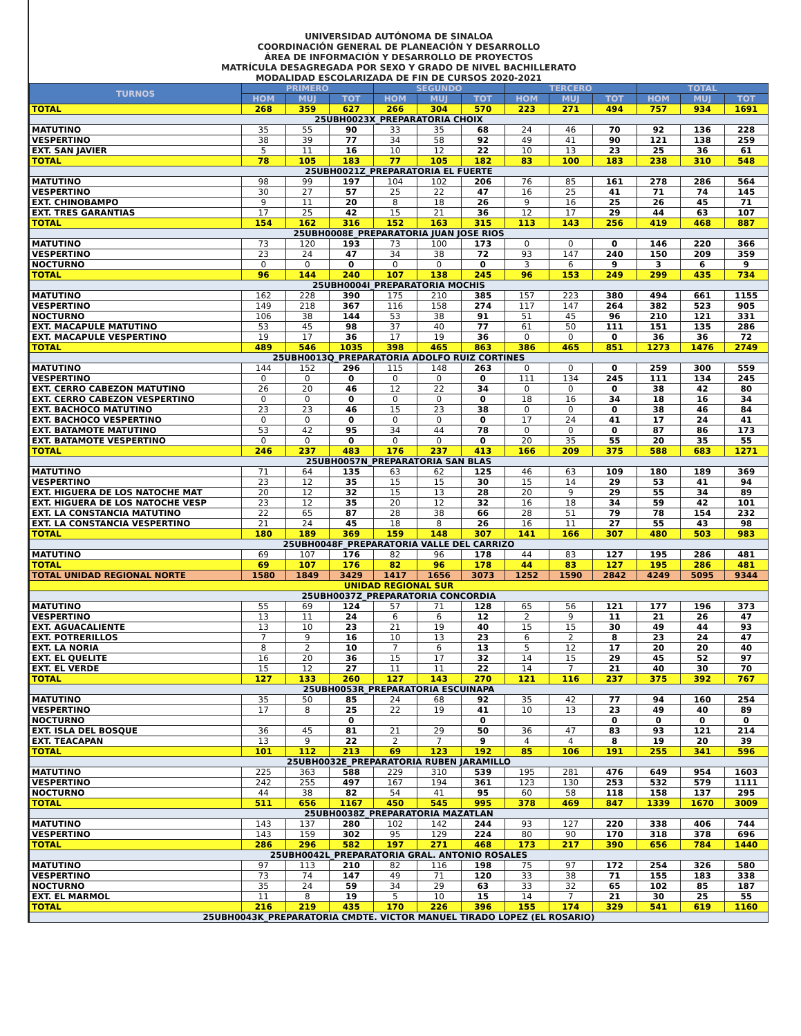UNIVERSIDAD AUTÓNOMA DE SINALOA
COORDINACIÓN GENERAL DE PLANEACIÓN Y DESARROLLO
ÁREA DE INFORMACIÓN Y DESARROLLO DE PROYECTOS
MATRÍCULA DESAGREGADA POR SEXO Y GRADO DE NIVEL BACHILLERATO
MODALIDAD ESCOLARIZADA DE FIN DE CURSOS 2020-2021
| TURNOS | PRIMERO | | | SEGUNDO | | | TERCERO | | | TOTAL | | |
| --- | --- | --- | --- | --- | --- | --- | --- | --- | --- | --- | --- | --- |
| | HOM | MUJ | TOT | HOM | MUJ | TOT | HOM | MUJ | TOT | HOM | MUJ | TOT |
| TOTAL | 268 | 359 | 627 | 266 | 304 | 570 | 223 | 271 | 494 | 757 | 934 | 1691 |
| 25UBH0023X_PREPARATORIA CHOIX | | | | | | | | | | | | |
| MATUTINO | 35 | 55 | 90 | 33 | 35 | 68 | 24 | 46 | 70 | 92 | 136 | 228 |
| VESPERTINO | 38 | 39 | 77 | 34 | 58 | 92 | 49 | 41 | 90 | 121 | 138 | 259 |
| EXT. SAN JAVIER | 5 | 11 | 16 | 10 | 12 | 22 | 10 | 13 | 23 | 25 | 36 | 61 |
| TOTAL | 78 | 105 | 183 | 77 | 105 | 182 | 83 | 100 | 183 | 238 | 310 | 548 |
| 25UBH0021Z_PREPARATORIA EL FUERTE | | | | | | | | | | | | |
| MATUTINO | 98 | 99 | 197 | 104 | 102 | 206 | 76 | 85 | 161 | 278 | 286 | 564 |
| VESPERTINO | 30 | 27 | 57 | 25 | 22 | 47 | 16 | 25 | 41 | 71 | 74 | 145 |
| EXT. CHINOBAMPO | 9 | 11 | 20 | 8 | 18 | 26 | 9 | 16 | 25 | 26 | 45 | 71 |
| EXT. TRES GARANTIAS | 17 | 25 | 42 | 15 | 21 | 36 | 12 | 17 | 29 | 44 | 63 | 107 |
| TOTAL | 154 | 162 | 316 | 152 | 163 | 315 | 113 | 143 | 256 | 419 | 468 | 887 |
| 25UBH0008E_PREPARATORIA JUAN JOSE RIOS | | | | | | | | | | | | |
| MATUTINO | 73 | 120 | 193 | 73 | 100 | 173 | 0 | 0 | 0 | 146 | 220 | 366 |
| VESPERTINO | 23 | 24 | 47 | 34 | 38 | 72 | 93 | 147 | 240 | 150 | 209 | 359 |
| NOCTURNO | 0 | 0 | 0 | 0 | 0 | 0 | 3 | 6 | 9 | 3 | 6 | 9 |
| TOTAL | 96 | 144 | 240 | 107 | 138 | 245 | 96 | 153 | 249 | 299 | 435 | 734 |
| 25UBH0004I_PREPARATORIA MOCHIS | | | | | | | | | | | | |
| MATUTINO | 162 | 228 | 390 | 175 | 210 | 385 | 157 | 223 | 380 | 494 | 661 | 1155 |
| VESPERTINO | 149 | 218 | 367 | 116 | 158 | 274 | 117 | 147 | 264 | 382 | 523 | 905 |
| NOCTURNO | 106 | 38 | 144 | 53 | 38 | 91 | 51 | 45 | 96 | 210 | 121 | 331 |
| EXT. MACAPULE MATUTINO | 53 | 45 | 98 | 37 | 40 | 77 | 61 | 50 | 111 | 151 | 135 | 286 |
| EXT. MACAPULE VESPERTINO | 19 | 17 | 36 | 17 | 19 | 36 | 0 | 0 | 0 | 36 | 36 | 72 |
| TOTAL | 489 | 546 | 1035 | 398 | 465 | 863 | 386 | 465 | 851 | 1273 | 1476 | 2749 |
| 25UBH0013Q_PREPARATORIA ADOLFO RUIZ CORTINES | | | | | | | | | | | | |
| MATUTINO | 144 | 152 | 296 | 115 | 148 | 263 | 0 | 0 | 0 | 259 | 300 | 559 |
| VESPERTINO | 0 | 0 | 0 | 0 | 0 | 0 | 111 | 134 | 245 | 111 | 134 | 245 |
| EXT. CERRO CABEZON MATUTINO | 26 | 20 | 46 | 12 | 22 | 34 | 0 | 0 | 0 | 38 | 42 | 80 |
| EXT. CERRO CABEZON VESPERTINO | 0 | 0 | 0 | 0 | 0 | 0 | 18 | 16 | 34 | 18 | 16 | 34 |
| EXT. BACHOCO MATUTINO | 23 | 23 | 46 | 15 | 23 | 38 | 0 | 0 | 0 | 38 | 46 | 84 |
| EXT. BACHOCO VESPERTINO | 0 | 0 | 0 | 0 | 0 | 0 | 17 | 24 | 41 | 17 | 24 | 41 |
| EXT. BATAMOTE MATUTINO | 53 | 42 | 95 | 34 | 44 | 78 | 0 | 0 | 0 | 87 | 86 | 173 |
| EXT. BATAMOTE VESPERTINO | 0 | 0 | 0 | 0 | 0 | 0 | 20 | 35 | 55 | 20 | 35 | 55 |
| TOTAL | 246 | 237 | 483 | 176 | 237 | 413 | 166 | 209 | 375 | 588 | 683 | 1271 |
| 25UBH0057N_PREPARATORIA SAN BLAS | | | | | | | | | | | | |
| MATUTINO | 71 | 64 | 135 | 63 | 62 | 125 | 46 | 63 | 109 | 180 | 189 | 369 |
| VESPERTINO | 23 | 12 | 35 | 15 | 15 | 30 | 15 | 14 | 29 | 53 | 41 | 94 |
| EXT. HIGUERA DE LOS NATOCHE MAT | 20 | 12 | 32 | 15 | 13 | 28 | 20 | 9 | 29 | 55 | 34 | 89 |
| EXT. HIGUERA DE LOS NATOCHE VESP | 23 | 12 | 35 | 20 | 12 | 32 | 16 | 18 | 34 | 59 | 42 | 101 |
| EXT. LA CONSTANCIA MATUTINO | 22 | 65 | 87 | 28 | 38 | 66 | 28 | 51 | 79 | 78 | 154 | 232 |
| EXT. LA CONSTANCIA VESPERTINO | 21 | 24 | 45 | 18 | 8 | 26 | 16 | 11 | 27 | 55 | 43 | 98 |
| TOTAL | 180 | 189 | 369 | 159 | 148 | 307 | 141 | 166 | 307 | 480 | 503 | 983 |
| 25UBH0048F_PREPARATORIA VALLE DEL CARRIZO | | | | | | | | | | | | |
| MATUTINO | 69 | 107 | 176 | 82 | 96 | 178 | 44 | 83 | 127 | 195 | 286 | 481 |
| TOTAL | 69 | 107 | 176 | 82 | 96 | 178 | 44 | 83 | 127 | 195 | 286 | 481 |
| TOTAL UNIDAD REGIONAL NORTE | 1580 | 1849 | 3429 | 1417 | 1656 | 3073 | 1252 | 1590 | 2842 | 4249 | 5095 | 9344 |
| UNIDAD REGIONAL SUR | | | | | | | | | | | | |
| 25UBH0037Z_PREPARATORIA CONCORDIA | | | | | | | | | | | | |
| MATUTINO | 55 | 69 | 124 | 57 | 71 | 128 | 65 | 56 | 121 | 177 | 196 | 373 |
| VESPERTINO | 13 | 11 | 24 | 6 | 6 | 12 | 2 | 9 | 11 | 21 | 26 | 47 |
| EXT. AGUACALIENTE | 13 | 10 | 23 | 21 | 19 | 40 | 15 | 15 | 30 | 49 | 44 | 93 |
| EXT. POTRERILLOS | 7 | 9 | 16 | 10 | 13 | 23 | 6 | 2 | 8 | 23 | 24 | 47 |
| EXT. LA NORIA | 8 | 2 | 10 | 7 | 6 | 13 | 5 | 12 | 17 | 20 | 20 | 40 |
| EXT. EL QUELITE | 16 | 20 | 36 | 15 | 17 | 32 | 14 | 15 | 29 | 45 | 52 | 97 |
| EXT. EL VERDE | 15 | 12 | 27 | 11 | 11 | 22 | 14 | 7 | 21 | 40 | 30 | 70 |
| TOTAL | 127 | 133 | 260 | 127 | 143 | 270 | 121 | 116 | 237 | 375 | 392 | 767 |
| 25UBH0053R_PREPARATORIA ESCUINAPA | | | | | | | | | | | | |
| MATUTINO | 35 | 50 | 85 | 24 | 68 | 92 | 35 | 42 | 77 | 94 | 160 | 254 |
| VESPERTINO | 17 | 8 | 25 | 22 | 19 | 41 | 10 | 13 | 23 | 49 | 40 | 89 |
| NOCTURNO | | | 0 | | | 0 | | | 0 | 0 | 0 | 0 |
| EXT. ISLA DEL BOSQUE | 36 | 45 | 81 | 21 | 29 | 50 | 36 | 47 | 83 | 93 | 121 | 214 |
| EXT. TEACAPAN | 13 | 9 | 22 | 2 | 7 | 9 | 4 | 4 | 8 | 19 | 20 | 39 |
| TOTAL | 101 | 112 | 213 | 69 | 123 | 192 | 85 | 106 | 191 | 255 | 341 | 596 |
| 25UBH0032E_PREPARATORIA RUBEN JARAMILLO | | | | | | | | | | | | |
| MATUTINO | 225 | 363 | 588 | 229 | 310 | 539 | 195 | 281 | 476 | 649 | 954 | 1603 |
| VESPERTINO | 242 | 255 | 497 | 167 | 194 | 361 | 123 | 130 | 253 | 532 | 579 | 1111 |
| NOCTURNO | 44 | 38 | 82 | 54 | 41 | 95 | 60 | 58 | 118 | 158 | 137 | 295 |
| TOTAL | 511 | 656 | 1167 | 450 | 545 | 995 | 378 | 469 | 847 | 1339 | 1670 | 3009 |
| 25UBH0038Z_PREPARATORIA MAZATLAN | | | | | | | | | | | | |
| MATUTINO | 143 | 137 | 280 | 102 | 142 | 244 | 93 | 127 | 220 | 338 | 406 | 744 |
| VESPERTINO | 143 | 159 | 302 | 95 | 129 | 224 | 80 | 90 | 170 | 318 | 378 | 696 |
| TOTAL | 286 | 296 | 582 | 197 | 271 | 468 | 173 | 217 | 390 | 656 | 784 | 1440 |
| 25UBH0042L_PREPARATORIA GRAL. ANTONIO ROSALES | | | | | | | | | | | | |
| MATUTINO | 97 | 113 | 210 | 82 | 116 | 198 | 75 | 97 | 172 | 254 | 326 | 580 |
| VESPERTINO | 73 | 74 | 147 | 49 | 71 | 120 | 33 | 38 | 71 | 155 | 183 | 338 |
| NOCTURNO | 35 | 24 | 59 | 34 | 29 | 63 | 33 | 32 | 65 | 102 | 85 | 187 |
| EXT. EL MARMOL | 11 | 8 | 19 | 5 | 10 | 15 | 14 | 7 | 21 | 30 | 25 | 55 |
| TOTAL | 216 | 219 | 435 | 170 | 226 | 396 | 155 | 174 | 329 | 541 | 619 | 1160 |
| 25UBH0043K_PREPARATORIA CMDTE. VICTOR MANUEL TIRADO LOPEZ (EL ROSARIO) | | | | | | | | | | | | |